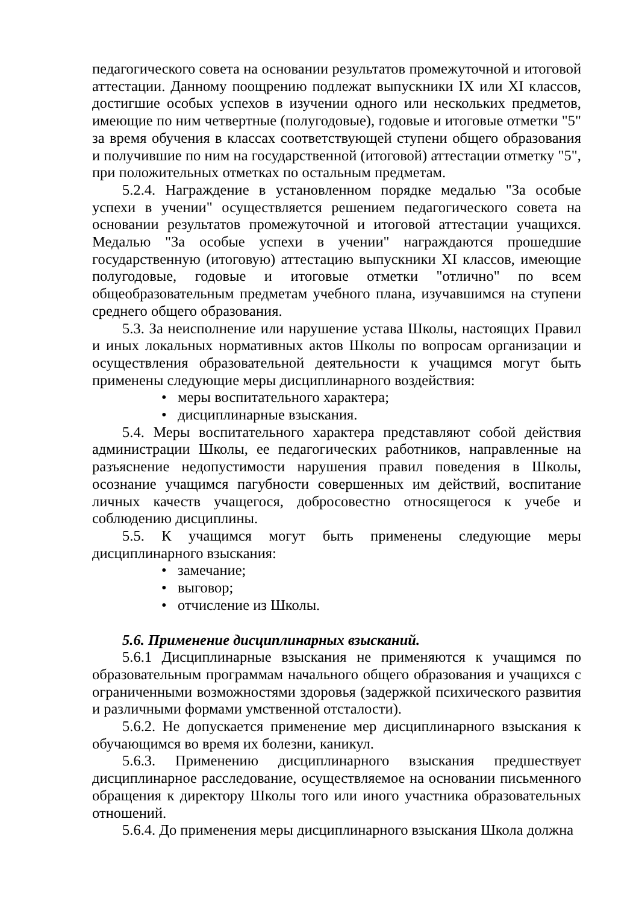педагогического совета на основании результатов промежуточной и итоговой аттестации. Данному поощрению подлежат выпускники IX или XI классов, достигшие особых успехов в изучении одного или нескольких предметов, имеющие по ним четвертные (полугодовые), годовые и итоговые отметки "5" за время обучения в классах соответствующей ступени общего образования и получившие по ним на государственной (итоговой) аттестации отметку "5", при положительных отметках по остальным предметам.
5.2.4. Награждение в установленном порядке медалью "За особые успехи в учении" осуществляется решением педагогического совета на основании результатов промежуточной и итоговой аттестации учащихся. Медалью "За особые успехи в учении" награждаются прошедшие государственную (итоговую) аттестацию выпускники XI классов, имеющие полугодовые, годовые и итоговые отметки "отлично" по всем общеобразовательным предметам учебного плана, изучавшимся на ступени среднего общего образования.
5.3. За неисполнение или нарушение устава Школы, настоящих Правил и иных локальных нормативных актов Школы по вопросам организации и осуществления образовательной деятельности к учащимся могут быть применены следующие меры дисциплинарного воздействия:
• меры воспитательного характера;
• дисциплинарные взыскания.
5.4. Меры воспитательного характера представляют собой действия администрации Школы, ее педагогических работников, направленные на разъяснение недопустимости нарушения правил поведения в Школы, осознание учащимся пагубности совершенных им действий, воспитание личных качеств учащегося, добросовестно относящегося к учебе и соблюдению дисциплины.
5.5. К учащимся могут быть применены следующие меры дисциплинарного взыскания:
• замечание;
• выговор;
• отчисление из Школы.
5.6. Применение дисциплинарных взысканий.
5.6.1 Дисциплинарные взыскания не применяются к учащимся по образовательным программам начального общего образования и учащихся с ограниченными возможностями здоровья (задержкой психического развития и различными формами умственной отсталости).
5.6.2. Не допускается применение мер дисциплинарного взыскания к обучающимся во время их болезни, каникул.
5.6.3. Применению дисциплинарного взыскания предшествует дисциплинарное расследование, осуществляемое на основании письменного обращения к директору Школы того или иного участника образовательных отношений.
5.6.4. До применения меры дисциплинарного взыскания Школа должна